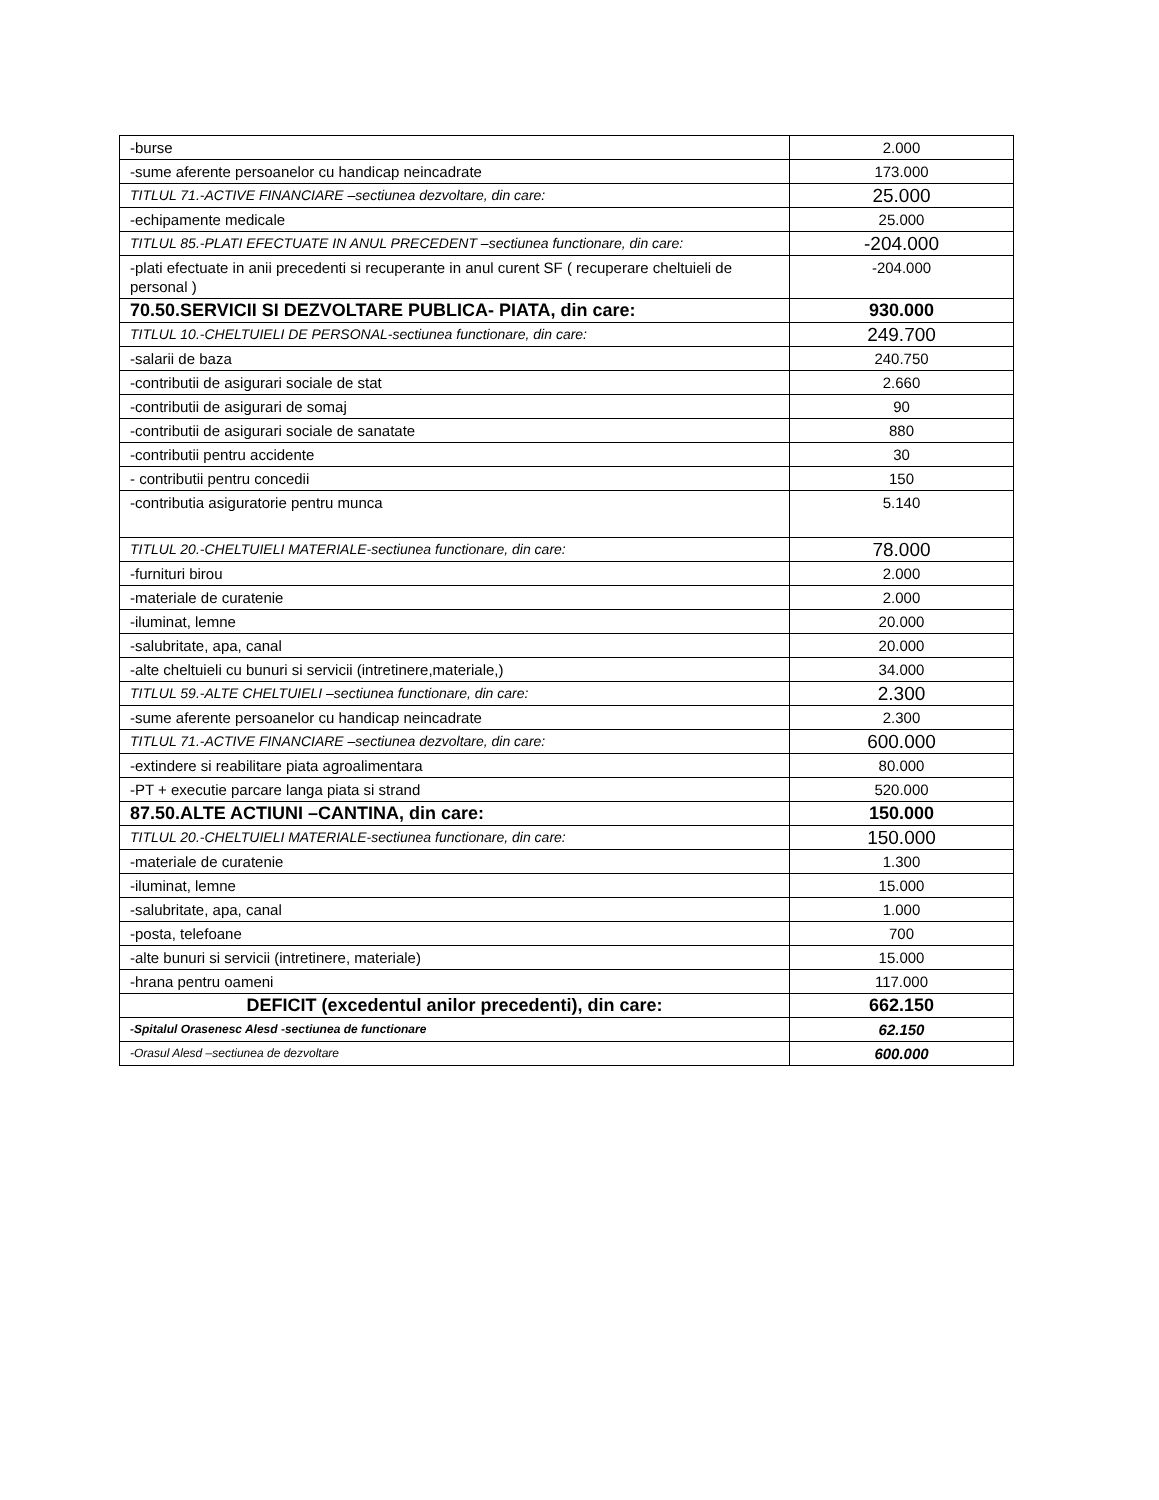| -burse | 2.000 |
| -sume aferente persoanelor cu handicap neincadrate | 173.000 |
| TITLUL 71.-ACTIVE FINANCIARE –sectiunea dezvoltare, din care: | 25.000 |
| -echipamente medicale | 25.000 |
| TITLUL 85.-PLATI EFECTUATE IN ANUL PRECEDENT –sectiunea functionare, din care: | -204.000 |
| -plati efectuate in anii precedenti si recuperante in anul curent SF ( recuperare cheltuieli de personal ) | -204.000 |
| 70.50.SERVICII SI DEZVOLTARE PUBLICA- PIATA, din care: | 930.000 |
| TITLUL 10.-CHELTUIELI DE PERSONAL-sectiunea functionare, din care: | 249.700 |
| -salarii de baza | 240.750 |
| -contributii de asigurari sociale de stat | 2.660 |
| -contributii de asigurari de somaj | 90 |
| -contributii de asigurari sociale de sanatate | 880 |
| -contributii pentru accidente | 30 |
| - contributii pentru concedii | 150 |
| -contributia asiguratorie pentru munca | 5.140 |
| TITLUL 20.-CHELTUIELI MATERIALE-sectiunea functionare, din care: | 78.000 |
| -furnituri birou | 2.000 |
| -materiale de curatenie | 2.000 |
| -iluminat, lemne | 20.000 |
| -salubritate, apa, canal | 20.000 |
| -alte cheltuieli cu bunuri si servicii (intretinere,materiale,) | 34.000 |
| TITLUL 59.-ALTE CHELTUIELI –sectiunea functionare, din care: | 2.300 |
| -sume aferente persoanelor cu handicap neincadrate | 2.300 |
| TITLUL 71.-ACTIVE FINANCIARE –sectiunea dezvoltare, din care: | 600.000 |
| -extindere si reabilitare piata agroalimentara | 80.000 |
| -PT + executie parcare langa piata si strand | 520.000 |
| 87.50.ALTE ACTIUNI –CANTINA, din care: | 150.000 |
| TITLUL 20.-CHELTUIELI MATERIALE-sectiunea functionare, din care: | 150.000 |
| -materiale de curatenie | 1.300 |
| -iluminat, lemne | 15.000 |
| -salubritate, apa, canal | 1.000 |
| -posta, telefoane | 700 |
| -alte bunuri si servicii (intretinere, materiale) | 15.000 |
| -hrana pentru oameni | 117.000 |
| DEFICIT (excedentul anilor precedenti), din care: | 662.150 |
| -Spitalul Orasenesc Alesd -sectiunea de functionare | 62.150 |
| -Orasul Alesd –sectiunea de dezvoltare | 600.000 |